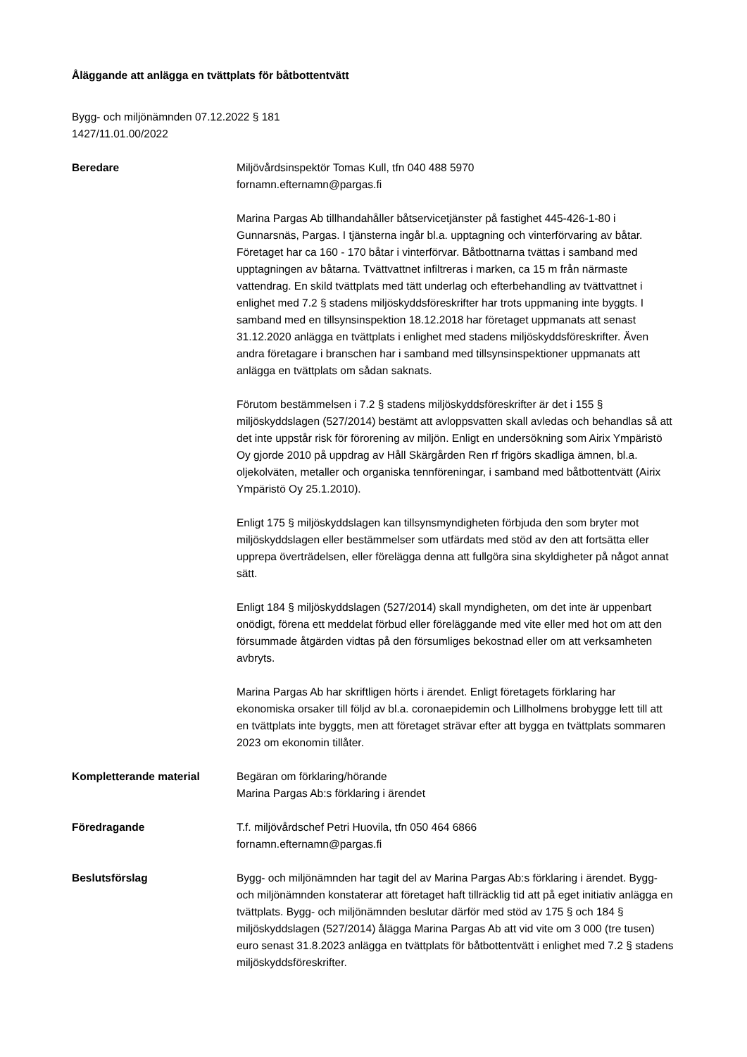Åläggande att anlägga en tvättplats för båtbottentvätt
Bygg- och miljönämnden 07.12.2022 § 181
1427/11.01.00/2022
Beredare Miljövårdsinspektör Tomas Kull, tfn 040 488 5970
fornamn.efternamn@pargas.fi
Marina Pargas Ab tillhandahåller båtservicetjänster på fastighet 445-426-1-80 i Gunnarsnäs, Pargas. I tjänsterna ingår bl.a. upptagning och vinterförvaring av båtar. Företaget har ca 160 - 170 båtar i vinterförvar. Båtbottnarna tvättas i samband med upptagningen av båtarna. Tvättvattnet infiltreras i marken, ca 15 m från närmaste vattendrag. En skild tvättplats med tätt underlag och efterbehandling av tvättvattnet i enlighet med 7.2 § stadens miljöskyddsföreskrifter har trots uppmaning inte byggts. I samband med en tillsynsinspektion 18.12.2018 har företaget uppmanats att senast 31.12.2020 anlägga en tvättplats i enlighet med stadens miljöskyddsföreskrifter. Även andra företagare i branschen har i samband med tillsynsinspektioner uppmanats att anlägga en tvättplats om sådan saknats.
Förutom bestämmelsen i 7.2 § stadens miljöskyddsföreskrifter är det i 155 § miljöskyddslagen (527/2014) bestämt att avloppsvatten skall avledas och behandlas så att det inte uppstår risk för förorening av miljön. Enligt en undersökning som Airix Ympäristö Oy gjorde 2010 på uppdrag av Håll Skärgården Ren rf frigörs skadliga ämnen, bl.a. oljekolväten, metaller och organiska tennföreningar, i samband med båtbottentvätt (Airix Ympäristö Oy 25.1.2010).
Enligt 175 § miljöskyddslagen kan tillsynsmyndigheten förbjuda den som bryter mot miljöskyddslagen eller bestämmelser som utfärdats med stöd av den att fortsätta eller upprepa överträdelsen, eller förelägga denna att fullgöra sina skyldigheter på något annat sätt.
Enligt 184 § miljöskyddslagen (527/2014) skall myndigheten, om det inte är uppenbart onödigt, förena ett meddelat förbud eller föreläggande med vite eller med hot om att den försummade åtgärden vidtas på den försumliges bekostnad eller om att verksamheten avbryts.
Marina Pargas Ab har skriftligen hörts i ärendet. Enligt företagets förklaring har ekonomiska orsaker till följd av bl.a. coronaepidemin och Lillholmens brobygge lett till att en tvättplats inte byggts, men att företaget strävar efter att bygga en tvättplats sommaren 2023 om ekonomin tillåter.
Kompletterande material Begäran om förklaring/hörande
Marina Pargas Ab:s förklaring i ärendet
Föredragande T.f. miljövårdschef Petri Huovila, tfn 050 464 6866
fornamn.efternamn@pargas.fi
Beslutsförslag Bygg- och miljönämnden har tagit del av Marina Pargas Ab:s förklaring i ärendet. Bygg- och miljönämnden konstaterar att företaget haft tillräcklig tid att på eget initiativ anlägga en tvättplats. Bygg- och miljönämnden beslutar därför med stöd av 175 § och 184 § miljöskyddslagen (527/2014) ålägga Marina Pargas Ab att vid vite om 3 000 (tre tusen) euro senast 31.8.2023 anlägga en tvättplats för båtbottentvätt i enlighet med 7.2 § stadens miljöskyddsföreskrifter.